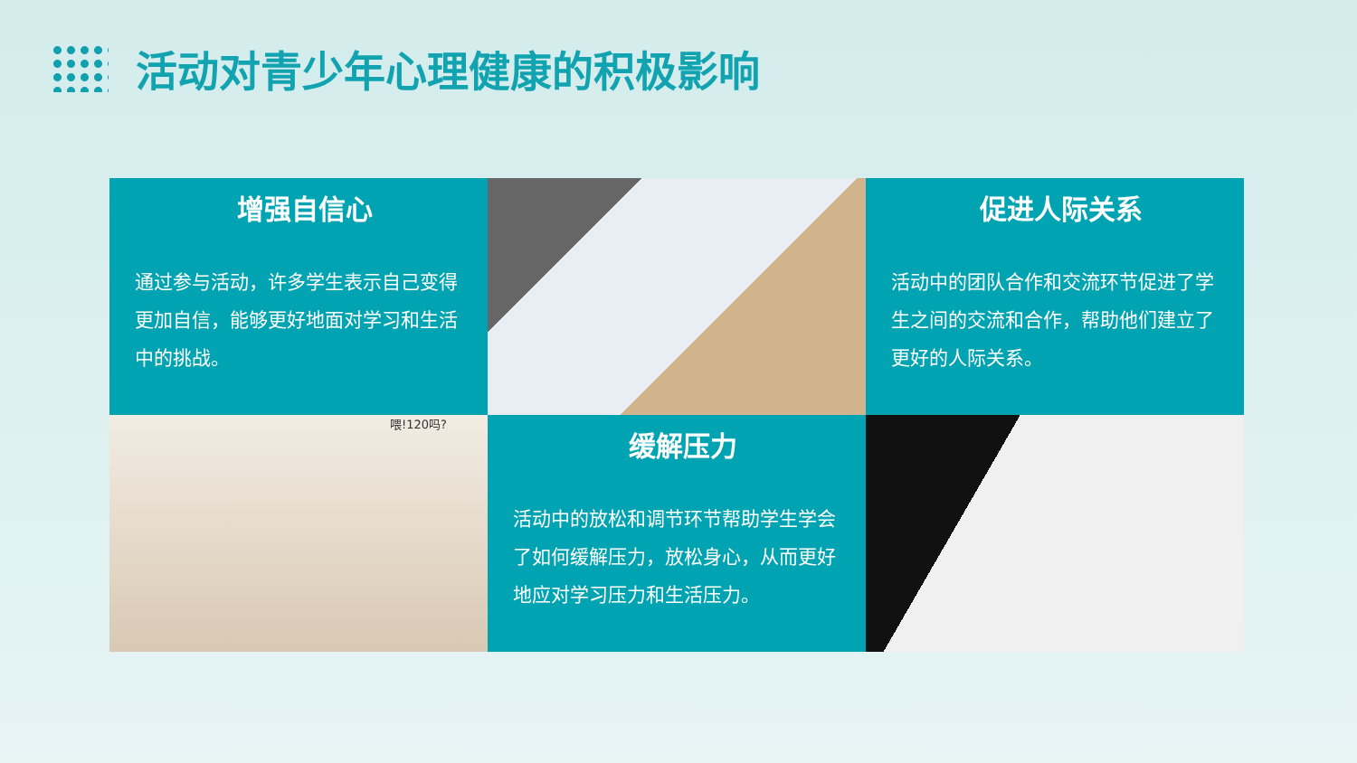活动对青少年心理健康的积极影响
增强自信心
通过参与活动，许多学生表示自己变得更加自信，能够更好地面对学习和生活中的挑战。
促进人际关系
活动中的团队合作和交流环节促进了学生之间的交流和合作，帮助他们建立了更好的人际关系。
喂!120吗?
缓解压力
活动中的放松和调节环节帮助学生学会了如何缓解压力，放松身心，从而更好地应对学习压力和生活压力。